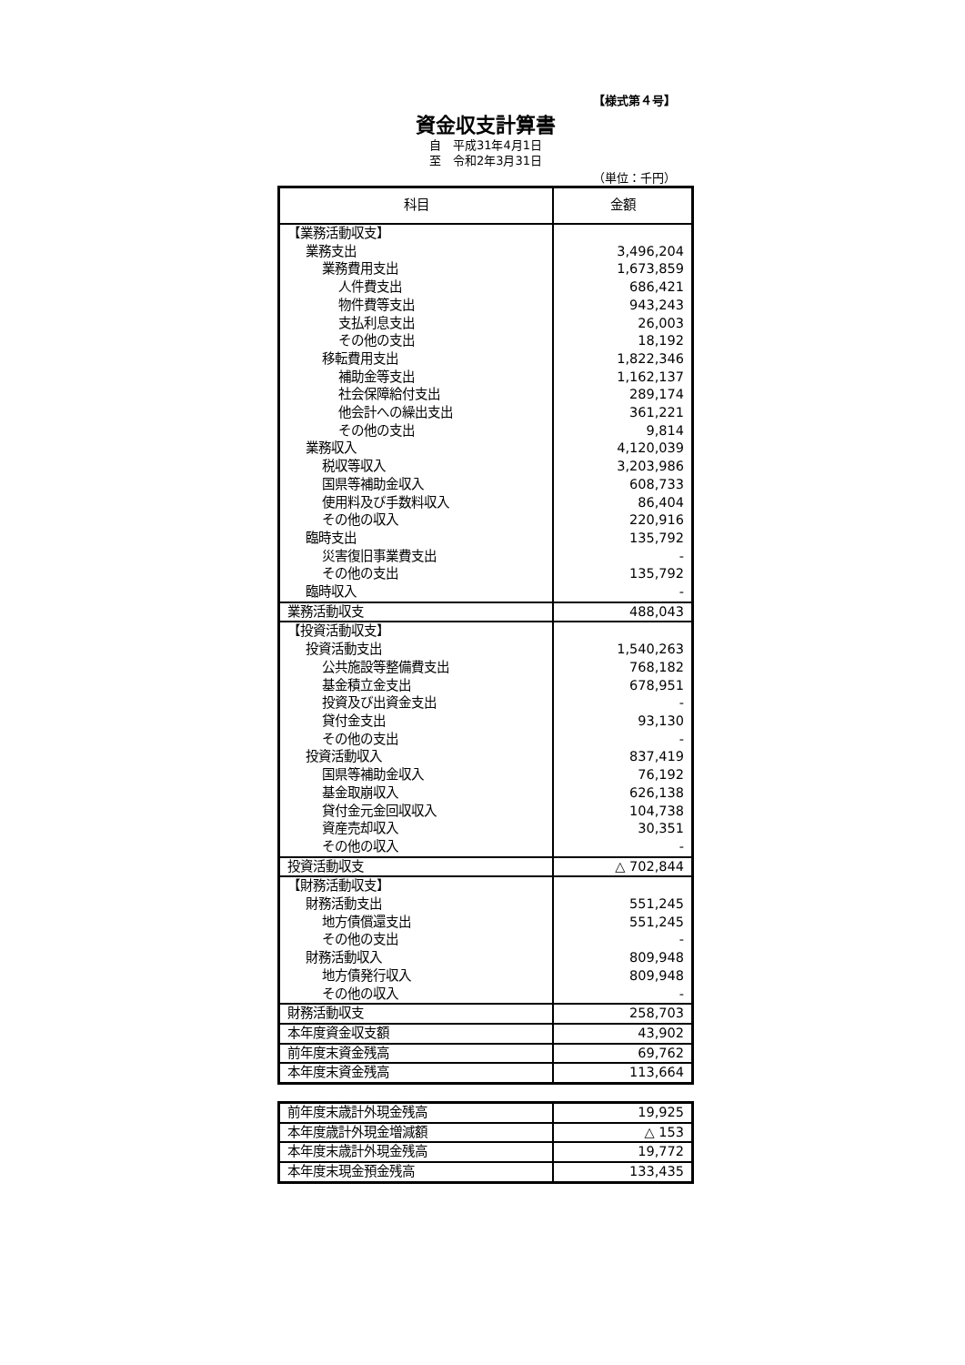【様式第４号】
資金収支計算書
自　平成31年4月1日
至　令和2年3月31日
（単位：千円）
| 科目 | 金額 |
| --- | --- |
| 【業務活動収支】 | |
| 業務支出 | 3,496,204 |
| 業務費用支出 | 1,673,859 |
| 人件費支出 | 686,421 |
| 物件費等支出 | 943,243 |
| 支払利息支出 | 26,003 |
| その他の支出 | 18,192 |
| 移転費用支出 | 1,822,346 |
| 補助金等支出 | 1,162,137 |
| 社会保障給付支出 | 289,174 |
| 他会計への繰出支出 | 361,221 |
| その他の支出 | 9,814 |
| 業務収入 | 4,120,039 |
| 税収等収入 | 3,203,986 |
| 国県等補助金収入 | 608,733 |
| 使用料及び手数料収入 | 86,404 |
| その他の収入 | 220,916 |
| 臨時支出 | 135,792 |
| 災害復旧事業費支出 | - |
| その他の支出 | 135,792 |
| 臨時収入 | - |
| 業務活動収支 | 488,043 |
| 【投資活動収支】 | |
| 投資活動支出 | 1,540,263 |
| 公共施設等整備費支出 | 768,182 |
| 基金積立金支出 | 678,951 |
| 投資及び出資金支出 | - |
| 貸付金支出 | 93,130 |
| その他の支出 | - |
| 投資活動収入 | 837,419 |
| 国県等補助金収入 | 76,192 |
| 基金取崩収入 | 626,138 |
| 貸付金元金回収収入 | 104,738 |
| 資産売却収入 | 30,351 |
| その他の収入 | - |
| 投資活動収支 | △ 702,844 |
| 【財務活動収支】 | |
| 財務活動支出 | 551,245 |
| 地方債償還支出 | 551,245 |
| その他の支出 | - |
| 財務活動収入 | 809,948 |
| 地方債発行収入 | 809,948 |
| その他の収入 | - |
| 財務活動収支 | 258,703 |
| 本年度資金収支額 | 43,902 |
| 前年度末資金残高 | 69,762 |
| 本年度末資金残高 | 113,664 |
| 前年度末歳計外現金残高 | 19,925 |
| 本年度歳計外現金増減額 | △ 153 |
| 本年度末歳計外現金残高 | 19,772 |
| 本年度末現金預金残高 | 133,435 |